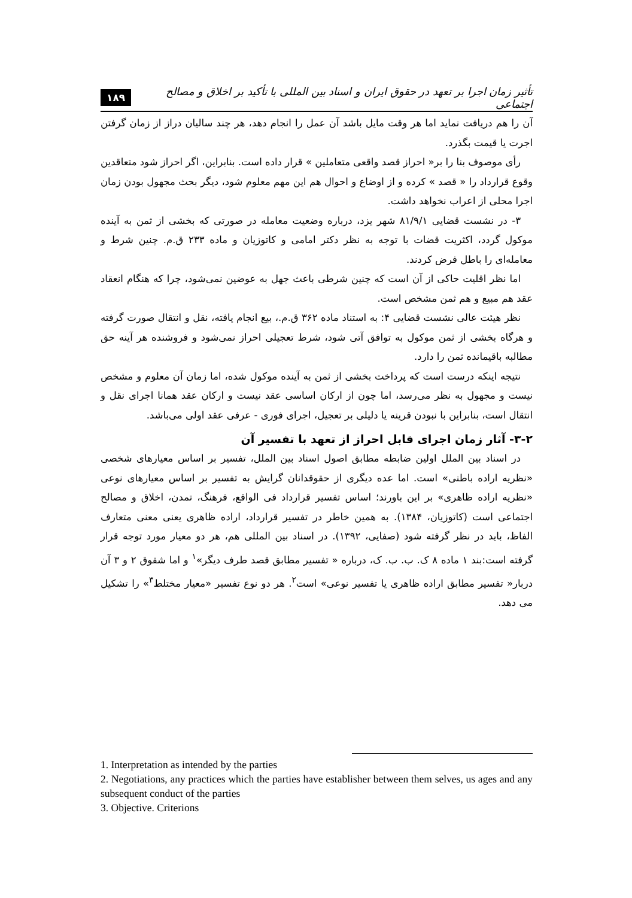۱۸۹ تأثیر زمان اجرا بر تعهد در حقوق ایران و اسناد بین المللی با تأکید بر اخلاق و مصالح اجتماعی
آن را هم دریافت نماید اما هر وقت مایل باشد آن عمل را انجام دهد، هر چند سالیان دراز از زمان گرفتن اجرت یا قیمت بگذرد.
رأی موصوف بنا را بر« احراز قصد واقعی متعاملین » قرار داده است. بنابراین، اگر احراز شود متعاقدین وقوع قرارداد را « قصد » کرده و از اوضاع و احوال هم این مهم معلوم شود، دیگر بحث مجهول بودن زمان اجرا محلی از اعراب نخواهد داشت.
۳- در نشست قضایی ۸۱/۹/۱ شهر یزد، درباره وضعیت معامله در صورتی که بخشی از ثمن به آینده موکول گردد، اکثریت قضات با توجه به نظر دکتر امامی و کاتوزیان و ماده ۲۳۳ ق.م. چنین شرط و معامله‌ای را باطل فرض کردند.
اما نظر اقلیت حاکی از آن است که چنین شرطی باعث جهل به عوضین نمی‌شود، چرا که هنگام انعقاد عقد هم مبیع و هم ثمن مشخص است.
نظر هیئت عالی نشست قضایی ۴: به استناد ماده ۳۶۲ ق.م.، بیع انجام یافته، نقل و انتقال صورت گرفته و هرگاه بخشی از ثمن موکول به توافق آتی شود، شرط تعجیلی احراز نمی‌شود و فروشنده هر آینه حق مطالبه باقیمانده ثمن را دارد.
نتیجه اینکه درست است که پرداخت بخشی از ثمن به آینده موکول شده، اما زمان آن معلوم و مشخص نیست و مجهول به نظر می‌رسد، اما چون از ارکان اساسی عقد نیست و ارکان عقد همانا اجرای نقل و انتقال است، بنابراین با نبودن قرینه یا دلیلی بر تعجیل، اجرای فوری - عرفی عقد اولی می‌باشد.
۳-۲- آثار زمان اجرای قابل احراز از تعهد با تفسیر آن
در اسناد بین الملل اولین ضابطه مطابق اصول اسناد بین الملل، تفسیر بر اساس معیارهای شخصی «نظریه اراده باطنی» است. اما عده دیگری از حقوقدانان گرایش به تفسیر بر اساس معیارهای نوعی «نظریه اراده ظاهری» بر این باورند؛ اساس تفسیر قرارداد فی الواقع، فرهنگ، تمدن، اخلاق و مصالح اجتماعی است (کاتوزیان، ۱۳۸۴). به همین خاطر در تفسیر قرارداد، اراده ظاهری یعنی معنی متعارف الفاظ، باید در نظر گرفته شود (صفایی، ۱۳۹۲). در اسناد بین المللی هم، هر دو معیار مورد توجه قرار گرفته است:بند ۱ ماده ۸ ک. ب. ب. ک، درباره « تفسیر مطابق قصد طرف دیگر»<sup>۱</sup> و اما شقوق ۲ و ۳ آن دربار« تفسیر مطابق اراده ظاهری یا تفسیر نوعی» است<sup>۲</sup>. هر دو نوع تفسیر «معیار مختلط<sup>۳</sup>» را تشکیل می دهد.
1. Interpretation as intended by the parties
2. Negotiations, any practices which the parties have establisher between them selves, us ages and any subsequent conduct of the parties
3. Objective. Criterions